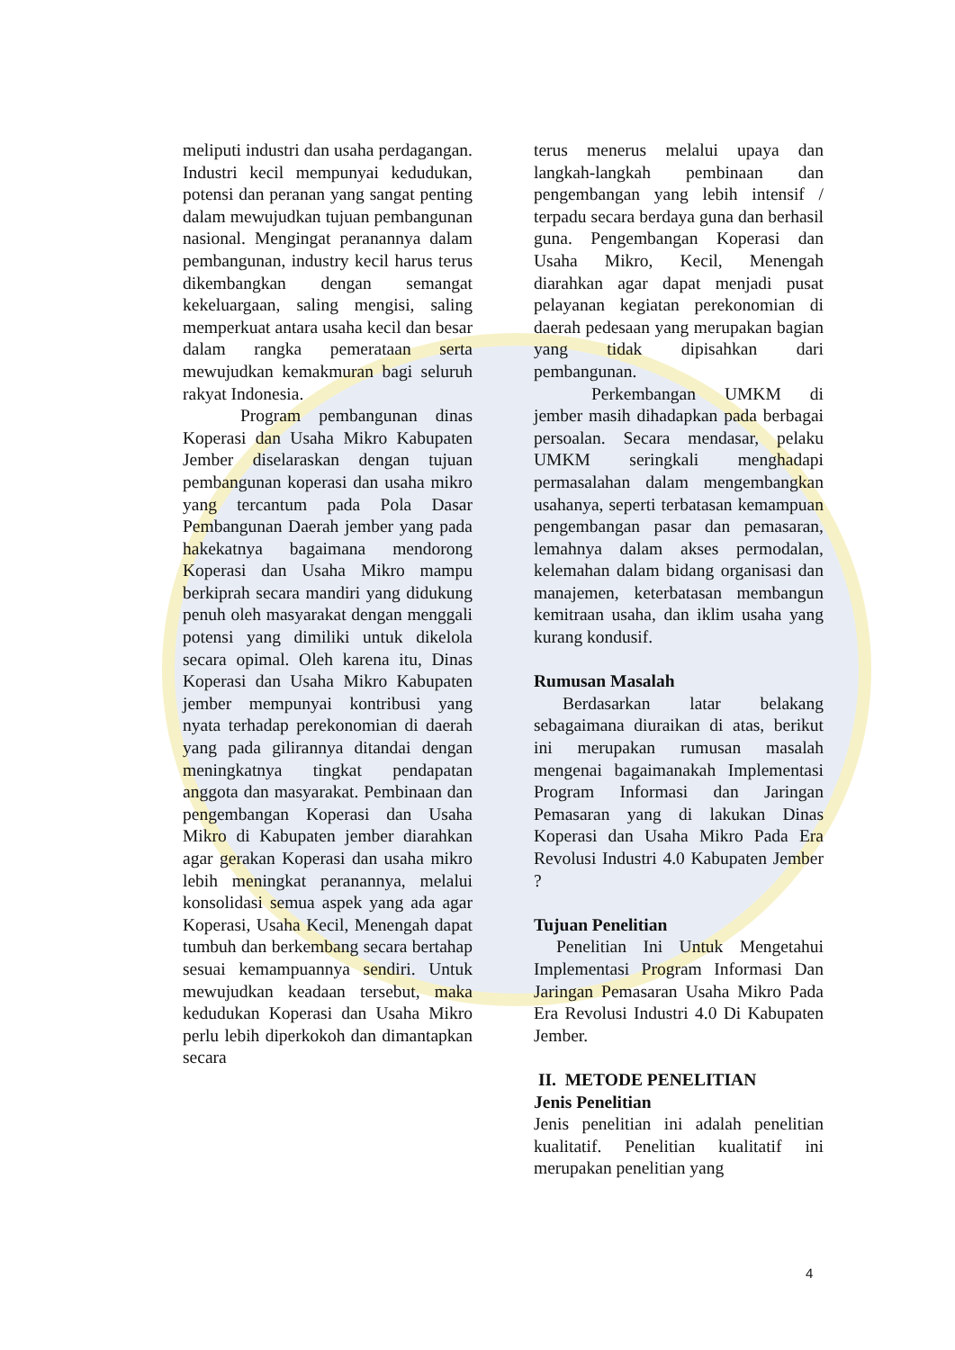meliputi industri dan usaha perdagangan. Industri kecil mempunyai kedudukan, potensi dan peranan yang sangat penting dalam mewujudkan tujuan pembangunan nasional. Mengingat peranannya dalam pembangunan, industry kecil harus terus dikembangkan dengan semangat kekeluargaan, saling mengisi, saling memperkuat antara usaha kecil dan besar dalam rangka pemerataan serta mewujudkan kemakmuran bagi seluruh rakyat Indonesia.
Program pembangunan dinas Koperasi dan Usaha Mikro Kabupaten Jember diselaraskan dengan tujuan pembangunan koperasi dan usaha mikro yang tercantum pada Pola Dasar Pembangunan Daerah jember yang pada hakekatnya bagaimana mendorong Koperasi dan Usaha Mikro mampu berkiprah secara mandiri yang didukung penuh oleh masyarakat dengan menggali potensi yang dimiliki untuk dikelola secara opimal. Oleh karena itu, Dinas Koperasi dan Usaha Mikro Kabupaten jember mempunyai kontribusi yang nyata terhadap perekonomian di daerah yang pada gilirannya ditandai dengan meningkatnya tingkat pendapatan anggota dan masyarakat. Pembinaan dan pengembangan Koperasi dan Usaha Mikro di Kabupaten jember diarahkan agar gerakan Koperasi dan usaha mikro lebih meningkat peranannya, melalui konsolidasi semua aspek yang ada agar Koperasi, Usaha Kecil, Menengah dapat tumbuh dan berkembang secara bertahap sesuai kemampuannya sendiri. Untuk mewujudkan keadaan tersebut, maka kedudukan Koperasi dan Usaha Mikro perlu lebih diperkokoh dan dimantapkan secara
terus menerus melalui upaya dan langkah-langkah pembinaan dan pengembangan yang lebih intensif / terpadu secara berdaya guna dan berhasil guna. Pengembangan Koperasi dan Usaha Mikro, Kecil, Menengah diarahkan agar dapat menjadi pusat pelayanan kegiatan perekonomian di daerah pedesaan yang merupakan bagian yang tidak dipisahkan dari pembangunan.
Perkembangan UMKM di jember masih dihadapkan pada berbagai persoalan. Secara mendasar, pelaku UMKM seringkali menghadapi permasalahan dalam mengembangkan usahanya, seperti terbatasan kemampuan pengembangan pasar dan pemasaran, lemahnya dalam akses permodalan, kelemahan dalam bidang organisasi dan manajemen, keterbatasan membangun kemitraan usaha, dan iklim usaha yang kurang kondusif.
Rumusan Masalah
Berdasarkan latar belakang sebagaimana diuraikan di atas, berikut ini merupakan rumusan masalah mengenai bagaimanakah Implementasi Program Informasi dan Jaringan Pemasaran yang di lakukan Dinas Koperasi dan Usaha Mikro Pada Era Revolusi Industri 4.0 Kabupaten Jember ?
Tujuan Penelitian
Penelitian Ini Untuk Mengetahui Implementasi Program Informasi Dan Jaringan Pemasaran Usaha Mikro Pada Era Revolusi Industri 4.0 Di Kabupaten Jember.
II. METODE PENELITIAN
Jenis Penelitian
Jenis penelitian ini adalah penelitian kualitatif. Penelitian kualitatif ini merupakan penelitian yang
4